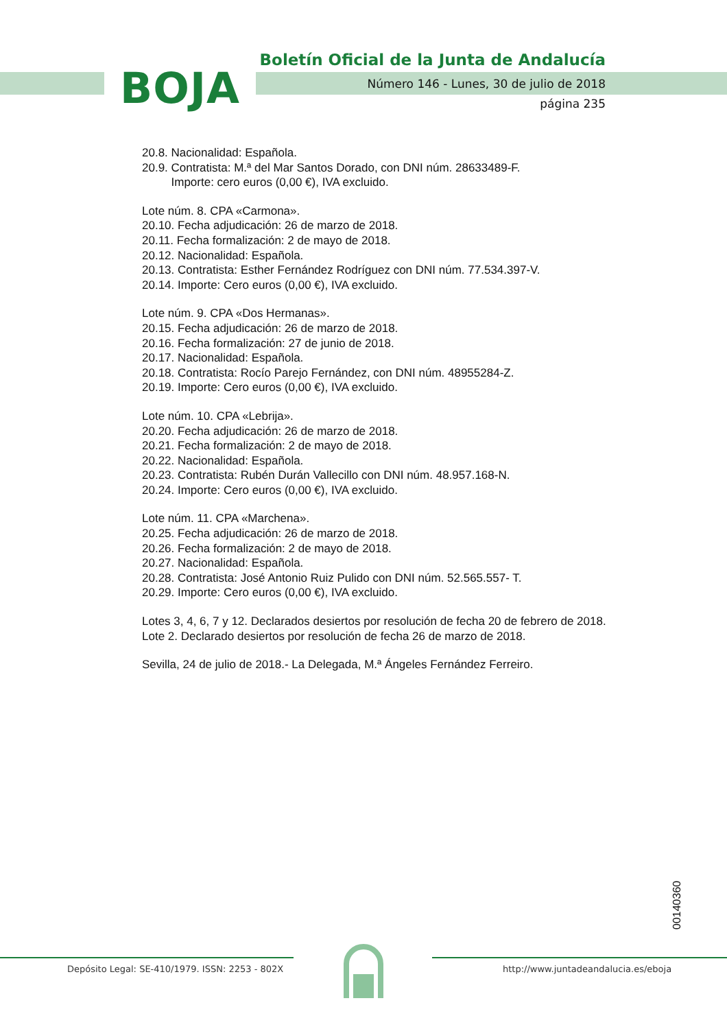Boletín Oficial de la Junta de Andalucía
BOJA
Número 146 - Lunes, 30 de julio de 2018
página 235
20.8. Nacionalidad: Española.
20.9. Contratista: M.ª del Mar Santos Dorado, con DNI núm. 28633489-F.
Importe: cero euros (0,00 €), IVA excluido.
Lote núm. 8. CPA «Carmona».
20.10. Fecha adjudicación: 26 de marzo de 2018.
20.11. Fecha formalización: 2 de mayo de 2018.
20.12. Nacionalidad: Española.
20.13. Contratista: Esther Fernández Rodríguez con DNI núm. 77.534.397-V.
20.14. Importe: Cero euros (0,00 €), IVA excluido.
Lote núm. 9. CPA «Dos Hermanas».
20.15. Fecha adjudicación: 26 de marzo de 2018.
20.16. Fecha formalización: 27 de junio de 2018.
20.17. Nacionalidad: Española.
20.18. Contratista: Rocío Parejo Fernández, con DNI núm. 48955284-Z.
20.19. Importe: Cero euros (0,00 €), IVA excluido.
Lote núm. 10. CPA «Lebrija».
20.20. Fecha adjudicación: 26 de marzo de 2018.
20.21. Fecha formalización: 2 de mayo de 2018.
20.22. Nacionalidad: Española.
20.23. Contratista: Rubén Durán Vallecillo con DNI núm. 48.957.168-N.
20.24. Importe: Cero euros (0,00 €), IVA excluido.
Lote núm. 11. CPA «Marchena».
20.25. Fecha adjudicación: 26 de marzo de 2018.
20.26. Fecha formalización: 2 de mayo de 2018.
20.27. Nacionalidad: Española.
20.28. Contratista: José Antonio Ruiz Pulido con DNI núm. 52.565.557- T.
20.29. Importe: Cero euros (0,00 €), IVA excluido.
Lotes 3, 4, 6, 7 y 12. Declarados desiertos por resolución de fecha 20 de febrero de 2018.
Lote 2. Declarado desiertos por resolución de fecha 26 de marzo de 2018.
Sevilla, 24 de julio de 2018.- La Delegada, M.ª Ángeles Fernández Ferreiro.
00140360
Depósito Legal: SE-410/1979. ISSN: 2253 - 802X
http://www.juntadeandalucia.es/eboja